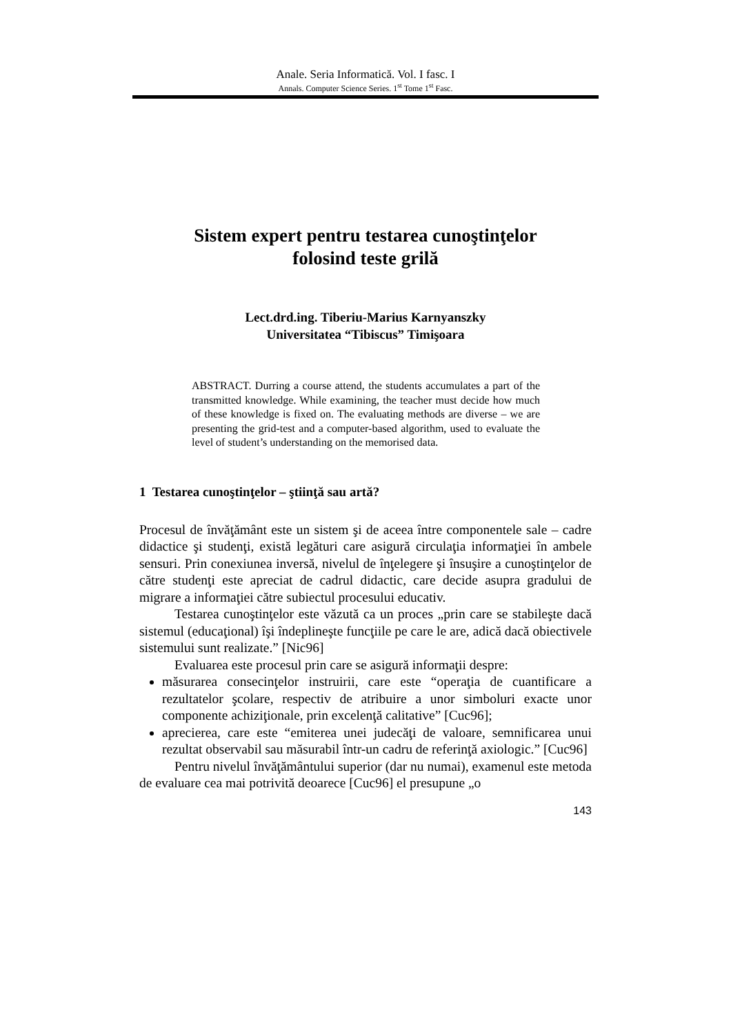Anale. Seria Informatică. Vol. I fasc. I
Annals. Computer Science Series. 1<sup>st</sup> Tome 1<sup>st</sup> Fasc.
Sistem expert pentru testarea cunoştinţelor
folosind teste grilă
Lect.drd.ing. Tiberiu-Marius Karnyanszky
Universitatea “Tibiscus” Timişoara
ABSTRACT. Durring a course attend, the students accumulates a part of the transmitted knowledge. While examining, the teacher must decide how much of these knowledge is fixed on. The evaluating methods are diverse – we are presenting the grid-test and a computer-based algorithm, used to evaluate the level of student’s understanding on the memorised data.
1 Testarea cunoştinţelor – ştiinţă sau artă?
Procesul de învăţământ este un sistem şi de aceea între componentele sale – cadre didactice şi studenţi, există legături care asigură circulaţia informaţiei în ambele sensuri. Prin conexiunea inversă, nivelul de înţelegere şi însuşire a cunoştinţelor de către studenţi este apreciat de cadrul didactic, care decide asupra gradului de migrare a informaţiei către subiectul procesului educativ.
Testarea cunoştinţelor este văzută ca un proces „prin care se stabileşte dacă sistemul (educaţional) îşi îndeplineşte funcţiile pe care le are, adică dacă obiectivele sistemului sunt realizate.” [Nic96]
Evaluarea este procesul prin care se asigură informaţii despre:
măsurarea consecinţelor instruirii, care este “operaţia de cuantificare a rezultatelor şcolare, respectiv de atribuire a unor simboluri exacte unor componente achiziţionale, prin excelenţă calitative” [Cuc96];
aprecierea, care este “emiterea unei judecăţi de valoare, semnificarea unui rezultat observabil sau măsurabil într-un cadru de referinţă axiologic.” [Cuc96]
Pentru nivelul învăţământului superior (dar nu numai), examenul este metoda de evaluare cea mai potrivită deoarece [Cuc96] el presupune „o
143